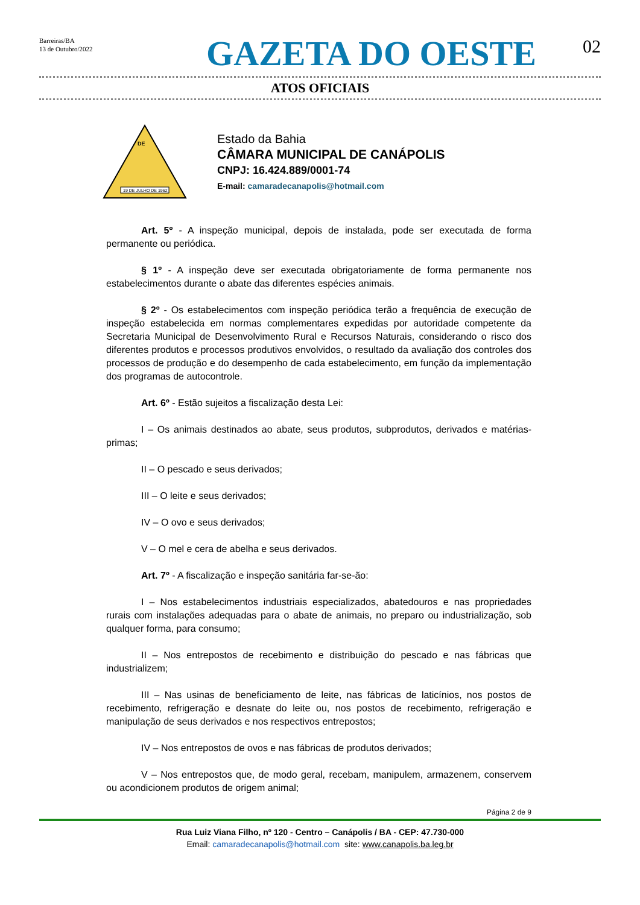Barreiras/BA
13 de Outubro/2022
GAZETA DO OESTE
02
ATOS OFICIAIS
DE
19 DE JULHO DE 1962
Estado da Bahia
CÂMARA MUNICIPAL DE CANÁPOLIS
CNPJ: 16.424.889/0001-74
E-mail: camaradecanapolis@hotmail.com
Art. 5º - A inspeção municipal, depois de instalada, pode ser executada de forma permanente ou periódica.
§ 1º - A inspeção deve ser executada obrigatoriamente de forma permanente nos estabelecimentos durante o abate das diferentes espécies animais.
§ 2º - Os estabelecimentos com inspeção periódica terão a frequência de execução de inspeção estabelecida em normas complementares expedidas por autoridade competente da Secretaria Municipal de Desenvolvimento Rural e Recursos Naturais, considerando o risco dos diferentes produtos e processos produtivos envolvidos, o resultado da avaliação dos controles dos processos de produção e do desempenho de cada estabelecimento, em função da implementação dos programas de autocontrole.
Art. 6º - Estão sujeitos a fiscalização desta Lei:
I – Os animais destinados ao abate, seus produtos, subprodutos, derivados e matérias-primas;
II – O pescado e seus derivados;
III – O leite e seus derivados;
IV – O ovo e seus derivados;
V – O mel e cera de abelha e seus derivados.
Art. 7º - A fiscalização e inspeção sanitária far-se-ão:
I – Nos estabelecimentos industriais especializados, abatedouros e nas propriedades rurais com instalações adequadas para o abate de animais, no preparo ou industrialização, sob qualquer forma, para consumo;
II – Nos entrepostos de recebimento e distribuição do pescado e nas fábricas que industrializem;
III – Nas usinas de beneficiamento de leite, nas fábricas de laticínios, nos postos de recebimento, refrigeração e desnate do leite ou, nos postos de recebimento, refrigeração e manipulação de seus derivados e nos respectivos entrepostos;
IV – Nos entrepostos de ovos e nas fábricas de produtos derivados;
V – Nos entrepostos que, de modo geral, recebam, manipulem, armazenem, conservem ou acondicionem produtos de origem animal;
Página 2 de 9
Rua Luiz Viana Filho, nº 120 - Centro – Canápolis / BA - CEP: 47.730-000
Email: camaradecanapolis@hotmail.com site: www.canapolis.ba.leg.br